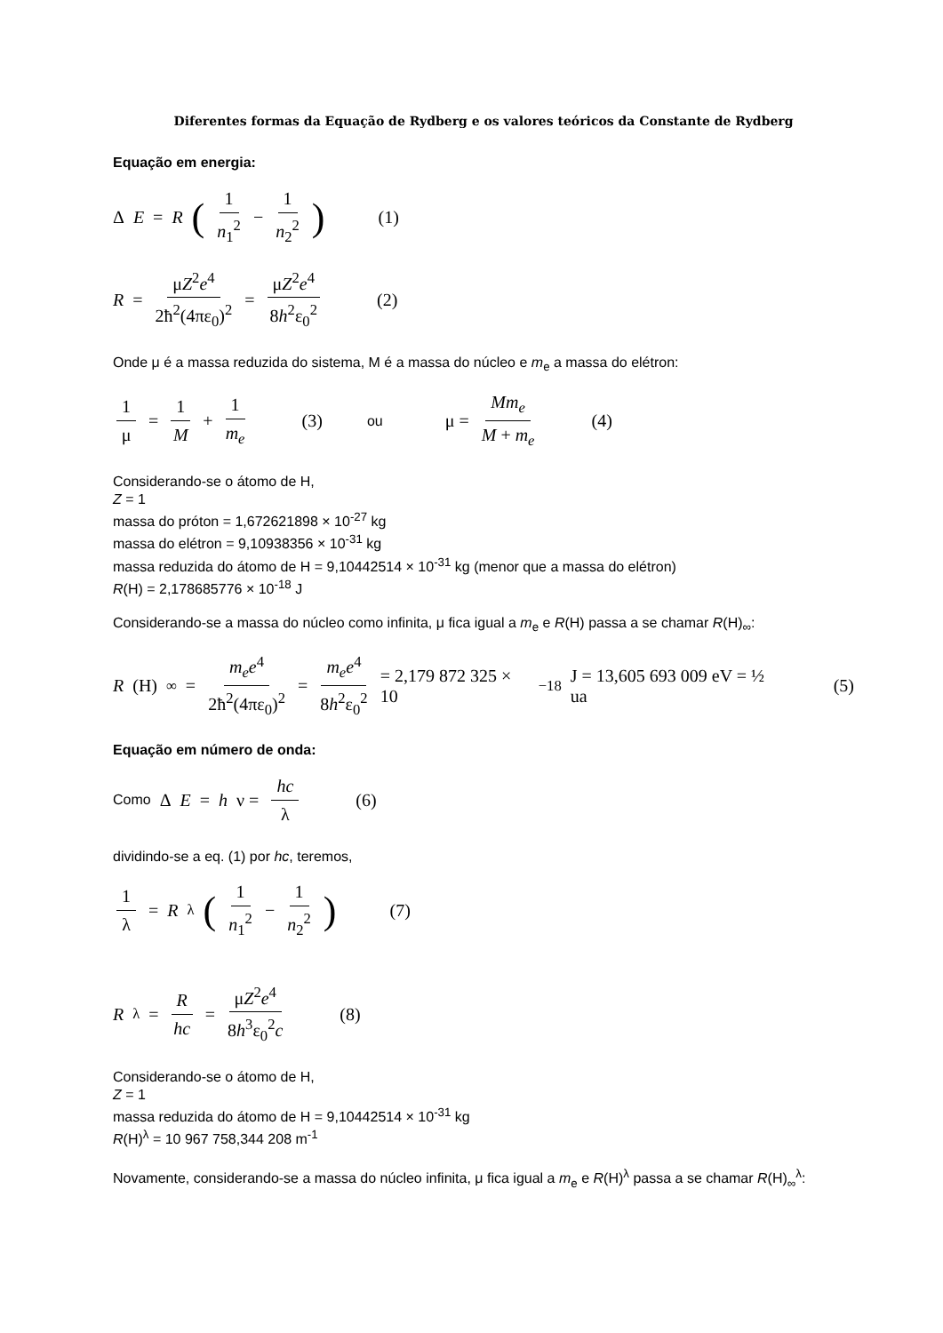Diferentes formas da Equação de Rydberg e os valores teóricos da Constante de Rydberg
Equação em energia:
Δ E = R (1 n<sub>1</sub><sup>2</sup> − 1 n<sub>2</sub><sup>2</sup>) (1)
R = μZ<sup>2</sup>e<sup>4</sup> 2ħ<sup>2</sup>(4πε<sub>0</sub>)<sup>2</sup> = μZ<sup>2</sup>e<sup>4</sup> 8h<sup>2</sup>ε<sub>0</sub><sup>2</sup> (2)
Onde μ é a massa reduzida do sistema, M é a massa do núcleo e m<sub>e</sub> a massa do elétron:
1 μ = 1 M + 1 m<sub>e</sub> (3) ou μ = Mm<sub>e</sub> M + m<sub>e</sub> (4)
Considerando-se o átomo de H,
Z = 1
massa do próton = 1,672621898 × 10<sup>-27</sup> kg
massa do elétron = 9,10938356 × 10<sup>-31</sup> kg
massa reduzida do átomo de H = 9,10442514 × 10<sup>-31</sup> kg (menor que a massa do elétron)
R(H) = 2,178685776 × 10<sup>-18</sup> J
Considerando-se a massa do núcleo como infinita, μ fica igual a m<sub>e</sub> e R(H) passa a se chamar R(H)<sub>∞</sub>:
R (H)<sub>∞</sub> = m<sub>e</sub>e<sup>4</sup> 2ħ<sup>2</sup>(4πε<sub>0</sub>)<sup>2</sup> = m<sub>e</sub>e<sup>4</sup> 8h<sup>2</sup>ε<sub>0</sub><sup>2</sup> = 2,179 872 325 × 10<sup>−18</sup> J = 13,605 693 009 eV = ½ ua (5)
Equação em número de onda:
Como Δ E = h ν = hc λ (6)
dividindo-se a eq. (1) por hc, teremos,
1 λ = R<sup>λ</sup> (1 n<sub>1</sub><sup>2</sup> − 1 n<sub>2</sub><sup>2</sup>) (7)
R<sup>λ</sup> = R hc = μZ<sup>2</sup>e<sup>4</sup> 8h<sup>3</sup>ε<sub>0</sub><sup>2</sup>c (8)
Considerando-se o átomo de H,
Z = 1
massa reduzida do átomo de H = 9,10442514 × 10<sup>-31</sup> kg
R(H)<sup>λ</sup> = 10 967 758,344 208 m<sup>-1</sup>
Novamente, considerando-se a massa do núcleo infinita, μ fica igual a m<sub>e</sub> e R(H)<sup>λ</sup> passa a se chamar R(H)<sub>∞</sub><sup>λ</sup>: